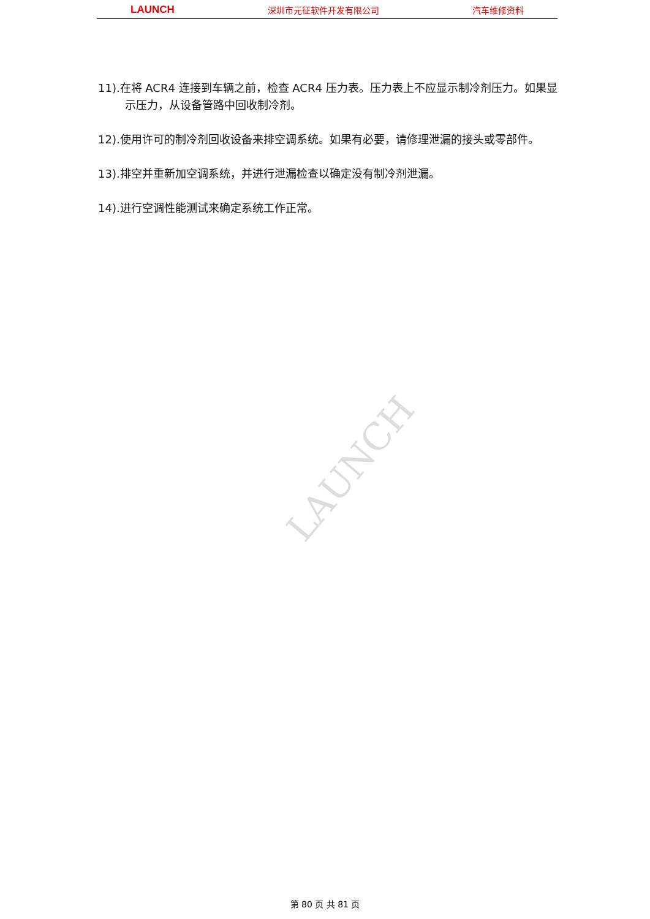LAUNCH 深圳市元征软件开发有限公司 汽车维修资料
11).在将 ACR4 连接到车辆之前，检查 ACR4 压力表。压力表上不应显示制冷剂压力。如果显示压力，从设备管路中回收制冷剂。
12).使用许可的制冷剂回收设备来排空调系统。如果有必要，请修理泄漏的接头或零部件。
13).排空并重新加空调系统，并进行泄漏检查以确定没有制冷剂泄漏。
14).进行空调性能测试来确定系统工作正常。
LAUNCH
第 80 页 共 81 页